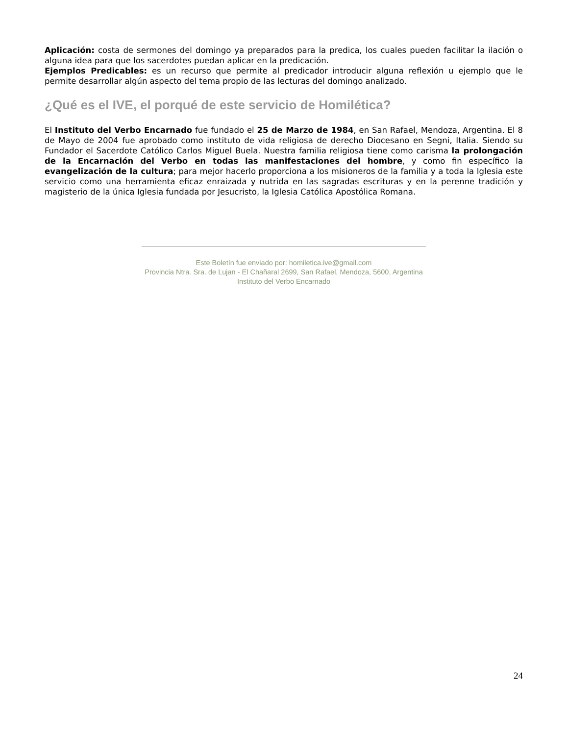Aplicación: costa de sermones del domingo ya preparados para la predica, los cuales pueden facilitar la ilación o alguna idea para que los sacerdotes puedan aplicar en la predicación.
Ejemplos Predicables: es un recurso que permite al predicador introducir alguna reflexión u ejemplo que le permite desarrollar algún aspecto del tema propio de las lecturas del domingo analizado.
¿Qué es el IVE, el porqué de este servicio de Homilética?
El Instituto del Verbo Encarnado fue fundado el 25 de Marzo de 1984, en San Rafael, Mendoza, Argentina. El 8 de Mayo de 2004 fue aprobado como instituto de vida religiosa de derecho Diocesano en Segni, Italia. Siendo su Fundador el Sacerdote Católico Carlos Miguel Buela. Nuestra familia religiosa tiene como carisma la prolongación de la Encarnación del Verbo en todas las manifestaciones del hombre, y como fin específico la evangelización de la cultura; para mejor hacerlo proporciona a los misioneros de la familia y a toda la Iglesia este servicio como una herramienta eficaz enraizada y nutrida en las sagradas escrituras y en la perenne tradición y magisterio de la única Iglesia fundada por Jesucristo, la Iglesia Católica Apostólica Romana.
Este Boletín fue enviado por: homiletica.ive@gmail.com
Provincia Ntra. Sra. de Lujan - El Chañaral 2699, San Rafael, Mendoza, 5600, Argentina
Instituto del Verbo Encarnado
24